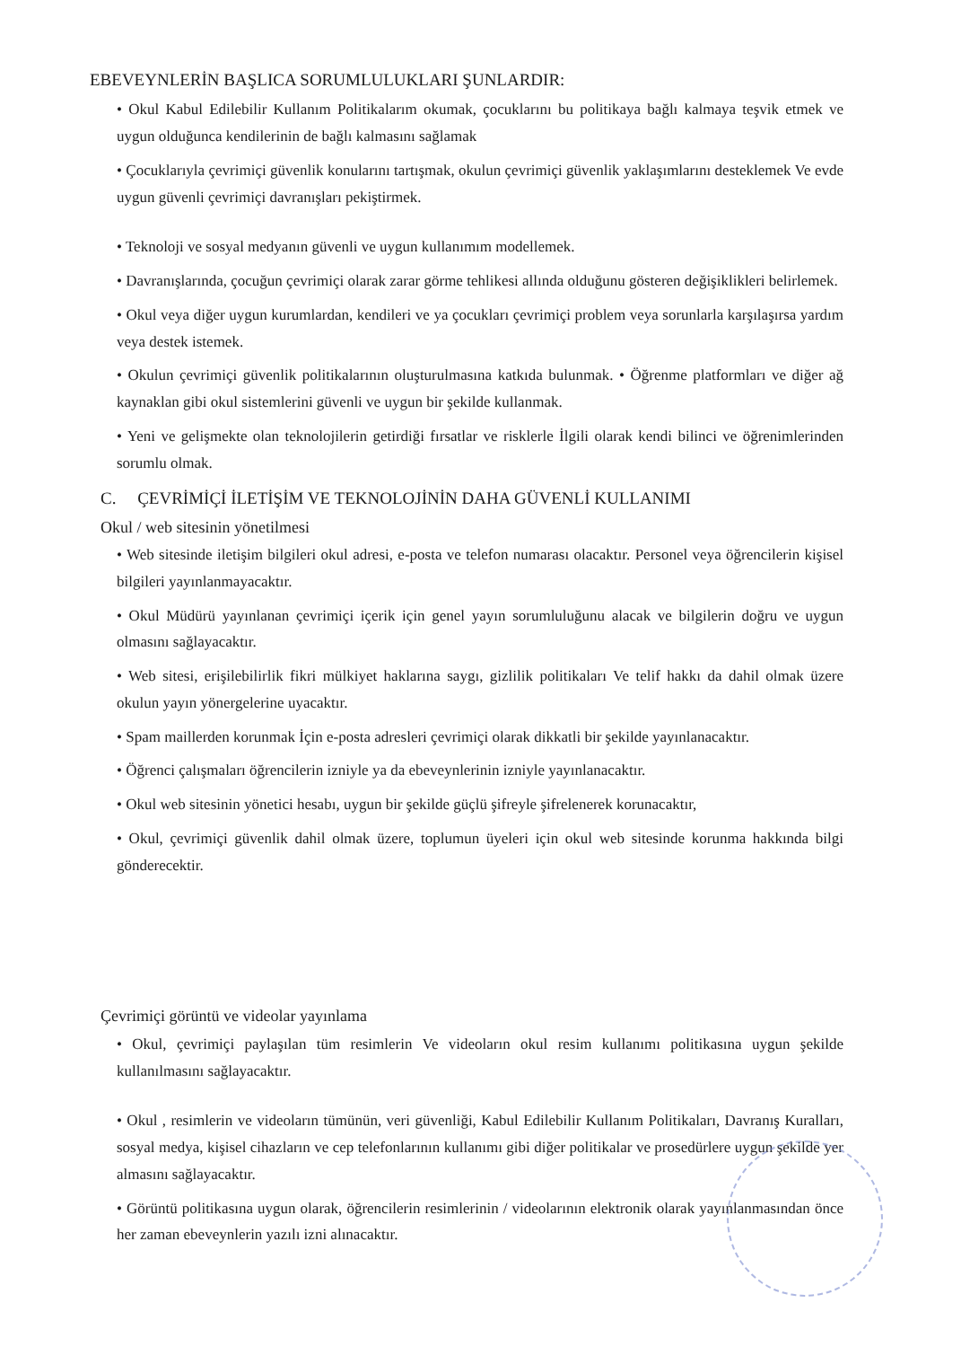EBEVEYNLERİN BAŞLICA SORUMLULUKLARI ŞUNLARDIR:
• Okul Kabul Edilebilir Kullanım Politikalarım okumak, çocuklarını bu politikaya bağlı kalmaya teşvik etmek ve uygun olduğunca kendilerinin de bağlı kalmasını sağlamak
• Çocuklarıyla çevrimiçi güvenlik konularını tartışmak, okulun çevrimiçi güvenlik yaklaşımlarını desteklemek Ve evde uygun güvenli çevrimiçi davranışları pekiştirmek.
• Teknoloji ve sosyal medyanın güvenli ve uygun kullanımım modellemek.
• Davranışlarında, çocuğun çevrimiçi olarak zarar görme tehlikesi allında olduğunu gösteren değişiklikleri belirlemek.
• Okul veya diğer uygun kurumlardan, kendileri ve ya çocukları çevrimiçi problem veya sorunlarla karşılaşırsa yardım veya destek istemek.
• Okulun çevrimiçi güvenlik politikalarının oluşturulmasına katkıda bulunmak. • Öğrenme platformları ve diğer ağ kaynaklan gibi okul sistemlerini güvenli ve uygun bir şekilde kullanmak.
• Yeni ve gelişmekte olan teknolojilerin getirdiği fırsatlar ve risklerle İlgili olarak kendi bilinci ve öğrenimlerinden sorumlu olmak.
C. ÇEVRİMİÇİ İLETİŞİM VE TEKNOLOJİNİN DAHA GÜVENLİ KULLANIMI
Okul / web sitesinin yönetilmesi
• Web sitesinde iletişim bilgileri okul adresi, e-posta ve telefon numarası olacaktır. Personel veya öğrencilerin kişisel bilgileri yayınlanmayacaktır.
• Okul Müdürü yayınlanan çevrimiçi içerik için genel yayın sorumluluğunu alacak ve bilgilerin doğru ve uygun olmasını sağlayacaktır.
• Web sitesi, erişilebilirlik fikri mülkiyet haklarına saygı, gizlilik politikaları Ve telif hakkı da dahil olmak üzere okulun yayın yönergelerine uyacaktır.
• Spam maillerden korunmak İçin e-posta adresleri çevrimiçi olarak dikkatli bir şekilde yayınlanacaktır.
• Öğrenci çalışmaları öğrencilerin izniyle ya da ebeveynlerinin izniyle yayınlanacaktır.
• Okul web sitesinin yönetici hesabı, uygun bir şekilde güçlü şifreyle şifrelenerek korunacaktır,
• Okul, çevrimiçi güvenlik dahil olmak üzere, toplumun üyeleri için okul web sitesinde korunma hakkında bilgi gönderecektir.
Çevrimiçi görüntü ve videolar yayınlama
• Okul, çevrimiçi paylaşılan tüm resimlerin Ve videoların okul resim kullanımı politikasına uygun şekilde kullanılmasını sağlayacaktır.
• Okul , resimlerin ve videoların tümünün, veri güvenliği, Kabul Edilebilir Kullanım Politikaları, Davranış Kuralları, sosyal medya, kişisel cihazların ve cep telefonlarının kullanımı gibi diğer politikalar ve prosedürlere uygun şekilde yer almasını sağlayacaktır.
• Görüntü politikasına uygun olarak, öğrencilerin resimlerinin / videolarının elektronik olarak yayınlanmasından önce her zaman ebeveynlerin yazılı izni alınacaktır.